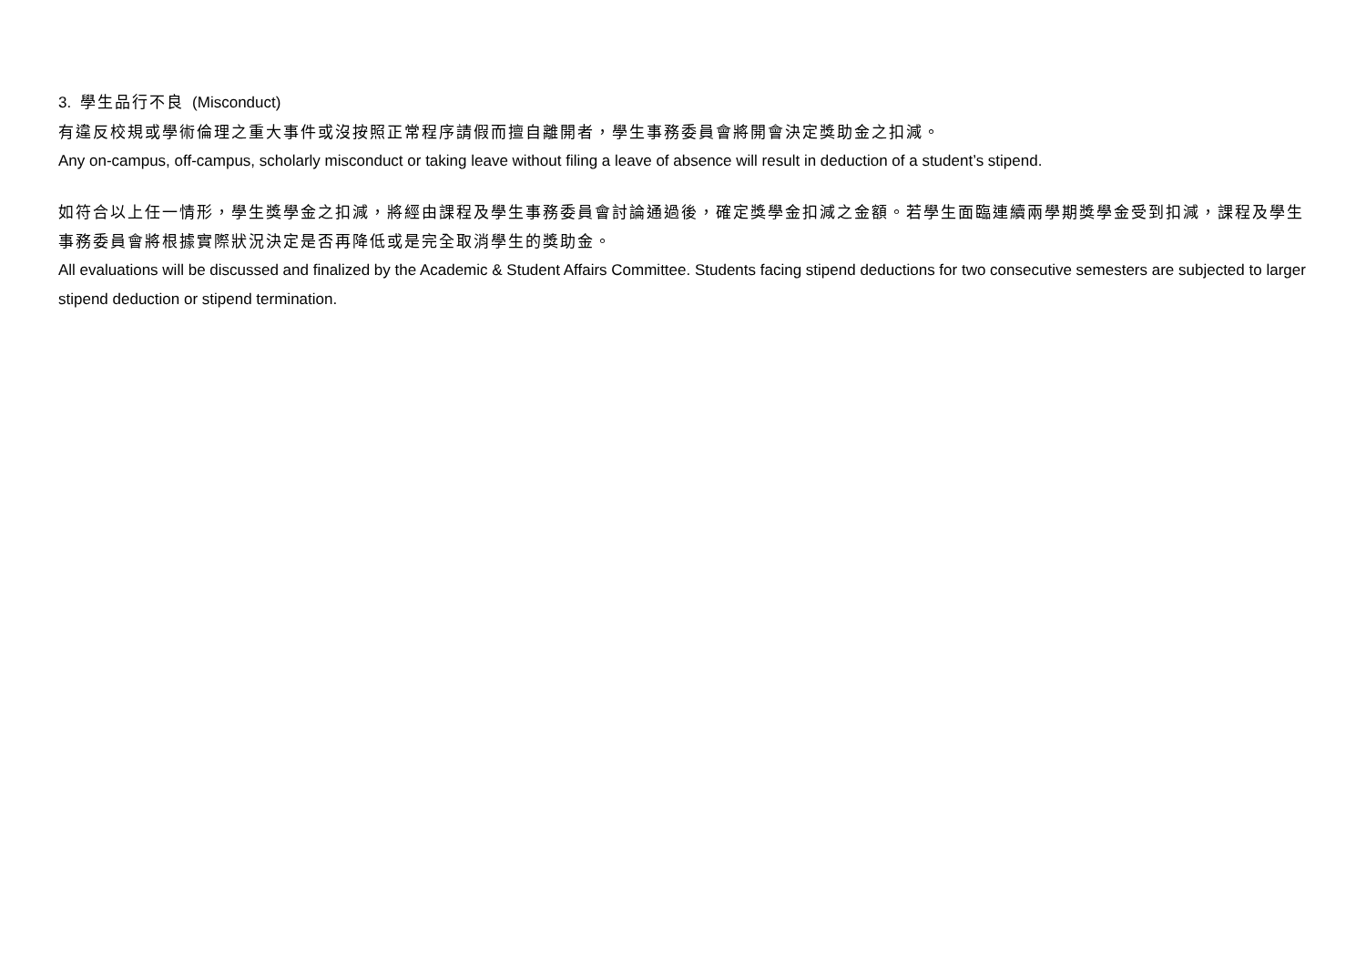3. 學生品行不良 (Misconduct)
有違反校規或學術倫理之重大事件或沒按照正常程序請假而擅自離開者，學生事務委員會將開會決定獎助金之扣減。
Any on-campus, off-campus, scholarly misconduct or taking leave without filing a leave of absence will result in deduction of a student’s stipend.
如符合以上任一情形，學生獎學金之扣減，將經由課程及學生事務委員會討論通過後，確定獎學金扣減之金額。若學生面臨連續兩學期獎學金受到扣減，課程及學生事務委員會將根據實際狀況決定是否再降低或是完全取消學生的獎助金。
All evaluations will be discussed and finalized by the Academic & Student Affairs Committee. Students facing stipend deductions for two consecutive semesters are subjected to larger stipend deduction or stipend termination.